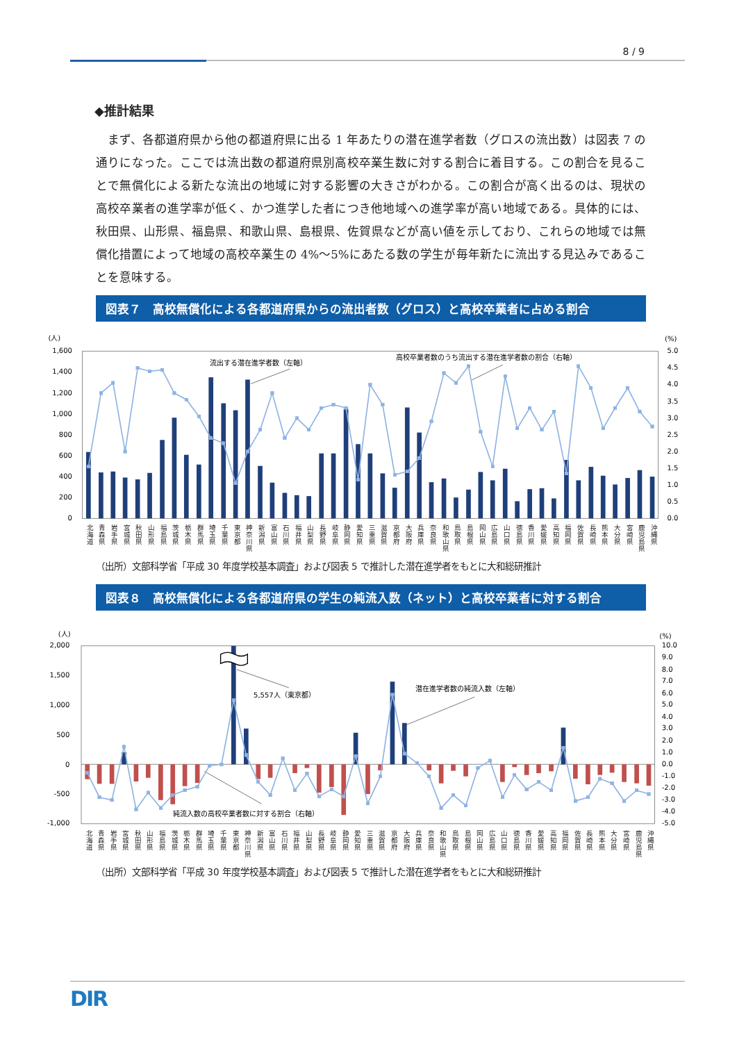8 / 9
◆推計結果
まず、各都道府県から他の都道府県に出る 1 年あたりの潜在進学者数（グロスの流出数）は図表 7 の通りになった。ここでは流出数の都道府県別高校卒業生数に対する割合に着目する。この割合を見ることで無償化による新たな流出の地域に対する影響の大きさがわかる。この割合が高く出るのは、現状の高校卒業者の進学率が低く、かつ進学した者につき他地域への進学率が高い地域である。具体的には、秋田県、山形県、福島県、和歌山県、島根県、佐賀県などが高い値を示しており、これらの地域では無償化措置によって地域の高校卒業生の 4%～5%にあたる数の学生が毎年新たに流出する見込みであることを意味する。
図表７　高校無償化による各都道府県からの流出者数（グロス）と高校卒業者に占める割合
(人)
1,600
1,400
1,200
1,000
800
600
400
200
0
(%)
5.0
4.5
4.0
3.5
3.0
2.5
2.0
1.5
1.0
0.5
0.0
流出する潜在進学者数（左軸）
高校卒業者数のうち流出する潜在進学者数の割合（右軸）
北海道 青森県 岩手県 宮城県 秋田県 山形県 福島県 茨城県 栃木県 群馬県 埼玉県 千葉県 東京都 神奈川県 新潟県 富山県 石川県 福井県 山梨県 長野県 岐阜県 静岡県 愛知県 三重県 滋賀県 京都府 大阪府 兵庫県 奈良県 和歌山県 鳥取県 島根県 岡山県 広島県 山口県 徳島県 香川県 愛媛県 高知県 福岡県 佐賀県 長崎県 熊本県 大分県 宮崎県 鹿児島県 沖縄県
（出所）文部科学省「平成 30 年度学校基本調査」および図表 5 で推計した潜在進学者をもとに大和総研推計
図表８　高校無償化による各都道府県の学生の純流入数（ネット）と高校卒業者に対する割合
(人)
2,000
1,500
1,000
500
0
-500
-1,000
(%)
10.0
9.0
8.0
7.0
6.0
5.0
4.0
3.0
2.0
1.0
0.0
-1.0
-2.0
-3.0
-4.0
-5.0
5,557人（東京都）
潜在進学者数の純流入数（左軸）
純流入数の高校卒業者数に対する割合（右軸）
北海道 青森県 岩手県 宮城県 秋田県 山形県 福島県 茨城県 栃木県 群馬県 埼玉県 千葉県 東京都 神奈川県 新潟県 富山県 石川県 福井県 山梨県 長野県 岐阜県 静岡県 愛知県 三重県 滋賀県 京都府 大阪府 兵庫県 奈良県 和歌山県 鳥取県 島根県 岡山県 広島県 山口県 徳島県 香川県 愛媛県 高知県 福岡県 佐賀県 長崎県 熊本県 大分県 宮崎県 鹿児島県 沖縄県
（出所）文部科学省「平成 30 年度学校基本調査」および図表 5 で推計した潜在進学者をもとに大和総研推計
DIR